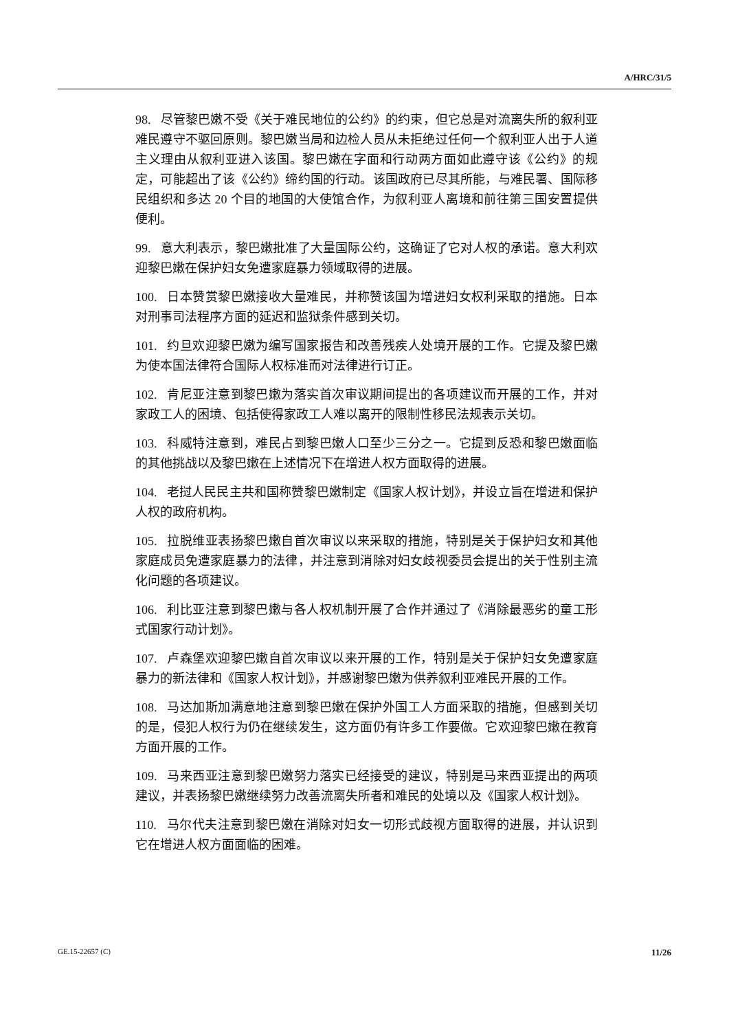A/HRC/31/5
98. 尽管黎巴嫩不受《关于难民地位的公约》的约束，但它总是对流离失所的叙利亚难民遵守不驱回原则。黎巴嫩当局和边检人员从未拒绝过任何一个叙利亚人出于人道主义理由从叙利亚进入该国。黎巴嫩在字面和行动两方面如此遵守该《公约》的规定，可能超出了该《公约》缔约国的行动。该国政府已尽其所能，与难民署、国际移民组织和多达 20 个目的地国的大使馆合作，为叙利亚人离境和前往第三国安置提供便利。
99. 意大利表示，黎巴嫩批准了大量国际公约，这确证了它对人权的承诺。意大利欢迎黎巴嫩在保护妇女免遭家庭暴力领域取得的进展。
100. 日本赞赏黎巴嫩接收大量难民，并称赞该国为增进妇女权利采取的措施。日本对刑事司法程序方面的延迟和监狱条件感到关切。
101. 约旦欢迎黎巴嫩为编写国家报告和改善残疾人处境开展的工作。它提及黎巴嫩为使本国法律符合国际人权标准而对法律进行订正。
102. 肯尼亚注意到黎巴嫩为落实首次审议期间提出的各项建议而开展的工作，并对家政工人的困境、包括使得家政工人难以离开的限制性移民法规表示关切。
103. 科威特注意到，难民占到黎巴嫩人口至少三分之一。它提到反恐和黎巴嫩面临的其他挑战以及黎巴嫩在上述情况下在增进人权方面取得的进展。
104. 老挝人民民主共和国称赞黎巴嫩制定《国家人权计划》，并设立旨在增进和保护人权的政府机构。
105. 拉脱维亚表扬黎巴嫩自首次审议以来采取的措施，特别是关于保护妇女和其他家庭成员免遭家庭暴力的法律，并注意到消除对妇女歧视委员会提出的关于性别主流化问题的各项建议。
106. 利比亚注意到黎巴嫩与各人权机制开展了合作并通过了《消除最恶劣的童工形式国家行动计划》。
107. 卢森堡欢迎黎巴嫩自首次审议以来开展的工作，特别是关于保护妇女免遭家庭暴力的新法律和《国家人权计划》，并感谢黎巴嫩为供养叙利亚难民开展的工作。
108. 马达加斯加满意地注意到黎巴嫩在保护外国工人方面采取的措施，但感到关切的是，侵犯人权行为仍在继续发生，这方面仍有许多工作要做。它欢迎黎巴嫩在教育方面开展的工作。
109. 马来西亚注意到黎巴嫩努力落实已经接受的建议，特别是马来西亚提出的两项建议，并表扬黎巴嫩继续努力改善流离失所者和难民的处境以及《国家人权计划》。
110. 马尔代夫注意到黎巴嫩在消除对妇女一切形式歧视方面取得的进展，并认识到它在增进人权方面面临的困难。
GE.15-22657 (C) 11/26